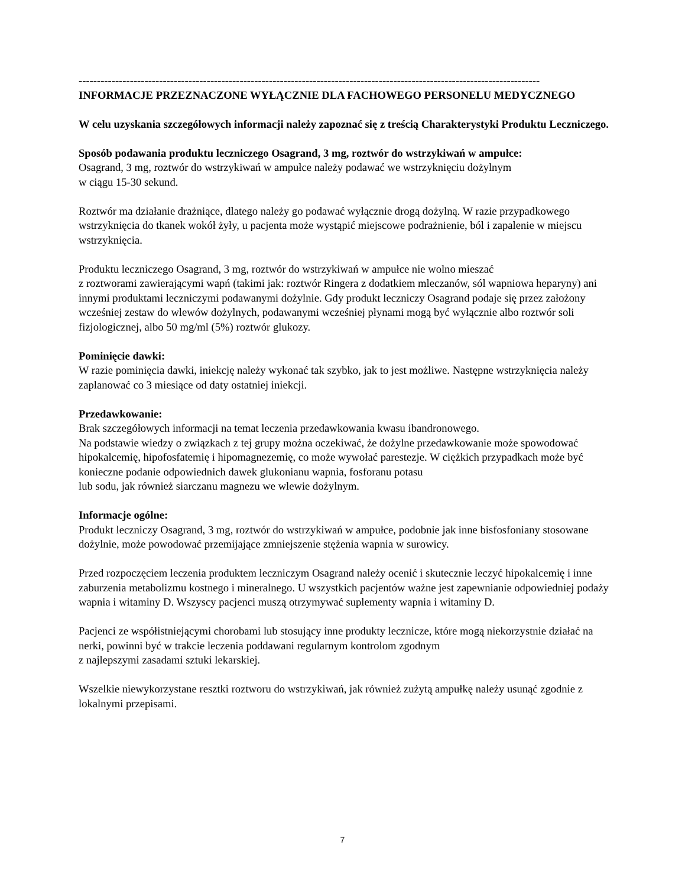------------------------------------------------------------------------------------------------------------------------------
INFORMACJE PRZEZNACZONE WYŁĄCZNIE DLA FACHOWEGO PERSONELU MEDYCZNEGO
W celu uzyskania szczegółowych informacji należy zapoznać się z treścią Charakterystyki Produktu Leczniczego.
Sposób podawania produktu leczniczego Osagrand, 3 mg, roztwór do wstrzykiwań w ampułce:
Osagrand, 3 mg, roztwór do wstrzykiwań w ampułce należy podawać we wstrzyknięciu dożylnym
w ciągu 15-30 sekund.
Roztwór ma działanie drażniące, dlatego należy go podawać wyłącznie drogą dożylną. W razie przypadkowego wstrzyknięcia do tkanek wokół żyły, u pacjenta może wystąpić miejscowe podrażnienie, ból i zapalenie w miejscu wstrzyknięcia.
Produktu leczniczego Osagrand, 3 mg, roztwór do wstrzykiwań w ampułce nie wolno mieszać
z roztworami zawierającymi wapń (takimi jak: roztwór Ringera z dodatkiem mleczanów, sól wapniowa heparyny) ani innymi produktami leczniczymi podawanymi dożylnie. Gdy produkt leczniczy Osagrand podaje się przez założony wcześniej zestaw do wlewów dożylnych, podawanymi wcześniej płynami mogą być wyłącznie albo roztwór soli fizjologicznej, albo 50 mg/ml (5%) roztwór glukozy.
Pominięcie dawki:
W razie pominięcia dawki, iniekcję należy wykonać tak szybko, jak to jest możliwe. Następne wstrzyknięcia należy zaplanować co 3 miesiące od daty ostatniej iniekcji.
Przedawkowanie:
Brak szczegółowych informacji na temat leczenia przedawkowania kwasu ibandronowego.
Na podstawie wiedzy o związkach z tej grupy można oczekiwać, że dożylne przedawkowanie może spowodować hipokalcemię, hipofosfatemię i hipomagnezemię, co może wywołać parestezje. W ciężkich przypadkach może być konieczne podanie odpowiednich dawek glukonianu wapnia, fosforanu potasu
lub sodu, jak również siarczanu magnezu we wlewie dożylnym.
Informacje ogólne:
Produkt leczniczy Osagrand, 3 mg, roztwór do wstrzykiwań w ampułce, podobnie jak inne bisfosfoniany stosowane dożylnie, może powodować przemijające zmniejszenie stężenia wapnia w surowicy.
Przed rozpoczęciem leczenia produktem leczniczym Osagrand należy ocenić i skutecznie leczyć hipokalcemię i inne zaburzenia metabolizmu kostnego i mineralnego. U wszystkich pacjentów ważne jest zapewnianie odpowiedniej podaży wapnia i witaminy D. Wszyscy pacjenci muszą otrzymywać suplementy wapnia i witaminy D.
Pacjenci ze współistniejącymi chorobami lub stosujący inne produkty lecznicze, które mogą niekorzystnie działać na nerki, powinni być w trakcie leczenia poddawani regularnym kontrolom zgodnym
z najlepszymi zasadami sztuki lekarskiej.
Wszelkie niewykorzystane resztki roztworu do wstrzykiwań, jak również zużytą ampułkę należy usunąć zgodnie z lokalnymi przepisami.
7